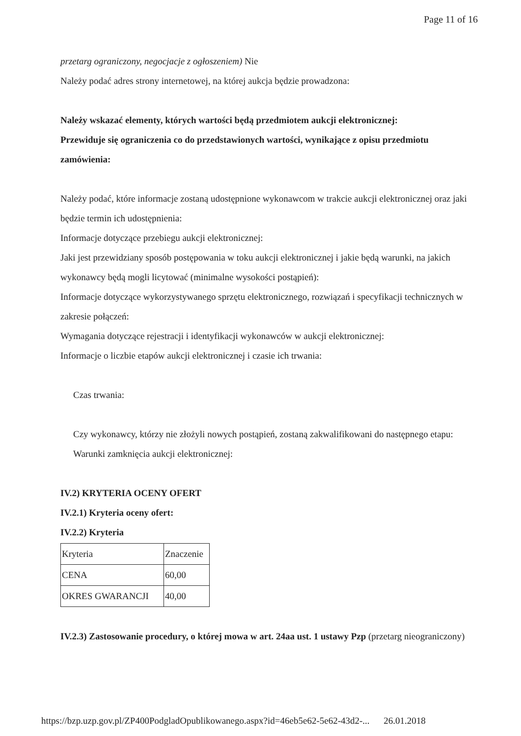Page 11 of 16
przetarg ograniczony, negocjacje z ogłoszeniem) Nie
Należy podać adres strony internetowej, na której aukcja będzie prowadzona:
Należy wskazać elementy, których wartości będą przedmiotem aukcji elektronicznej:
Przewiduje się ograniczenia co do przedstawionych wartości, wynikające z opisu przedmiotu zamówienia:
Należy podać, które informacje zostaną udostępnione wykonawcom w trakcie aukcji elektronicznej oraz jaki będzie termin ich udostępnienia:
Informacje dotyczące przebiegu aukcji elektronicznej:
Jaki jest przewidziany sposób postępowania w toku aukcji elektronicznej i jakie będą warunki, na jakich wykonawcy będą mogli licytować (minimalne wysokości postąpień):
Informacje dotyczące wykorzystywanego sprzętu elektronicznego, rozwiązań i specyfikacji technicznych w zakresie połączeń:
Wymagania dotyczące rejestracji i identyfikacji wykonawców w aukcji elektronicznej:
Informacje o liczbie etapów aukcji elektronicznej i czasie ich trwania:
Czas trwania:
Czy wykonawcy, którzy nie złożyli nowych postąpień, zostaną zakwalifikowani do następnego etapu:
Warunki zamknięcia aukcji elektronicznej:
IV.2) KRYTERIA OCENY OFERT
IV.2.1) Kryteria oceny ofert:
IV.2.2) Kryteria
| Kryteria | Znaczenie |
| CENA | 60,00 |
| OKRES GWARANCJI | 40,00 |
IV.2.3) Zastosowanie procedury, o której mowa w art. 24aa ust. 1 ustawy Pzp (przetarg nieograniczony)
https://bzp.uzp.gov.pl/ZP400PodgladOpublikowanego.aspx?id=46eb5e62-5e62-43d2-... 26.01.2018